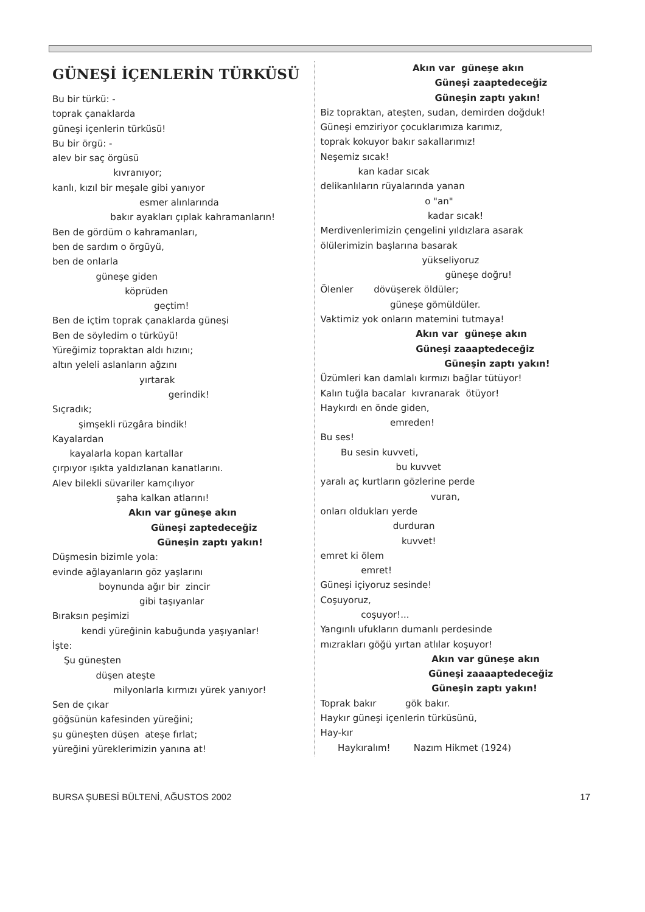GÜNEŞİ İÇENLERİN TÜRKÜSÜ
Bu bir türkü: - toprak çanaklarda güneşi içenlerin türküsü! Bu bir örgü: - alev bir saç örgüsü kıvranıyor; kanlı, kızıl bir meşale gibi yanıyor esmer alınlarında bakır ayakları çıplak kahramanların! Ben de gördüm o kahramanları, ben de sardım o örgüyü, ben de onlarla güneşe giden köprüden geçtim! Ben de içtim toprak çanaklarda güneşi Ben de söyledim o türküyü! Yüreğimiz topraktan aldı hızını; altın yeleli aslanların ağzını yırtarak gerindik! Sıçradık; şimşekli rüzgâra bindik! Kayalardan kayalarla kopan kartallar çırpıyor ışıkta yaldızlanan kanatlarını. Alev bilekli süvariler kamçılıyor şaha kalkan atlarını! Akın var güneşe akın Güneşi zaptedeceğiz Güneşin zaptı yakın! Düşmesin bizimle yola: evinde ağlayanların göz yaşlarını boynunda ağır bir zincir gibi taşıyanlar Bıraksın peşimizi kendi yüreğinin kabuğunda yaşıyanlar! İşte: Şu güneşten düşen ateşte milyonlarla kırmızı yürek yanıyor! Sen de çıkar göğsünün kafesinden yüreğini; şu güneşten düşen ateşe fırlat; yüreğini yüreklerimizin yanına at!
Akın var güneşe akın Güneşi zaaptedeceğiz Güneşin zaptı yakın! Biz topraktan, ateşten, sudan, demirden doğduk! Güneşi emziriyor çocuklarımıza karımız, toprak kokuyor bakır sakallarımız! Neşemiz sıcak! kan kadar sıcak delikanlıların rüyalarında yanan o "an" kadar sıcak! Merdivenlerimizin çengelini yıldızlara asarak ölülerimizin başlarına basarak yükseliyoruz güneşe doğru! Ölenler dövüşerek öldüler; güneşe gömüldüler. Vaktimiz yok onların matemini tutmaya! Akın var güneşe akın Güneşi zaaaptedeceğiz Güneşin zaptı yakın! Üzümleri kan damlalı kırmızı bağlar tütüyor! Kalın tuğla bacalar kıvranarak ötüyor! Haykırdı en önde giden, emreden! Bu ses! Bu sesin kuvveti, bu kuvvet yaralı aç kurtların gözlerine perde vuran, onları oldukları yerde durduran kuvvet! emret ki ölem emret! Güneşi içiyoruz sesinde! Coşuyoruz, coşuyor!... Yangınlı ufukların dumanlı perdesinde mızrakları göğü yırtan atlılar koşuyor! Akın var güneşe akın Güneşi zaaaaptedeceğiz Güneşin zaptı yakın! Toprak bakır gök bakır. Haykır güneşi içenlerin türküsünü, Hay-kır Haykıralım! Nazım Hikmet (1924)
BURSA ŞUBESİ BÜLTENİ, AĞUSTOS 2002 17